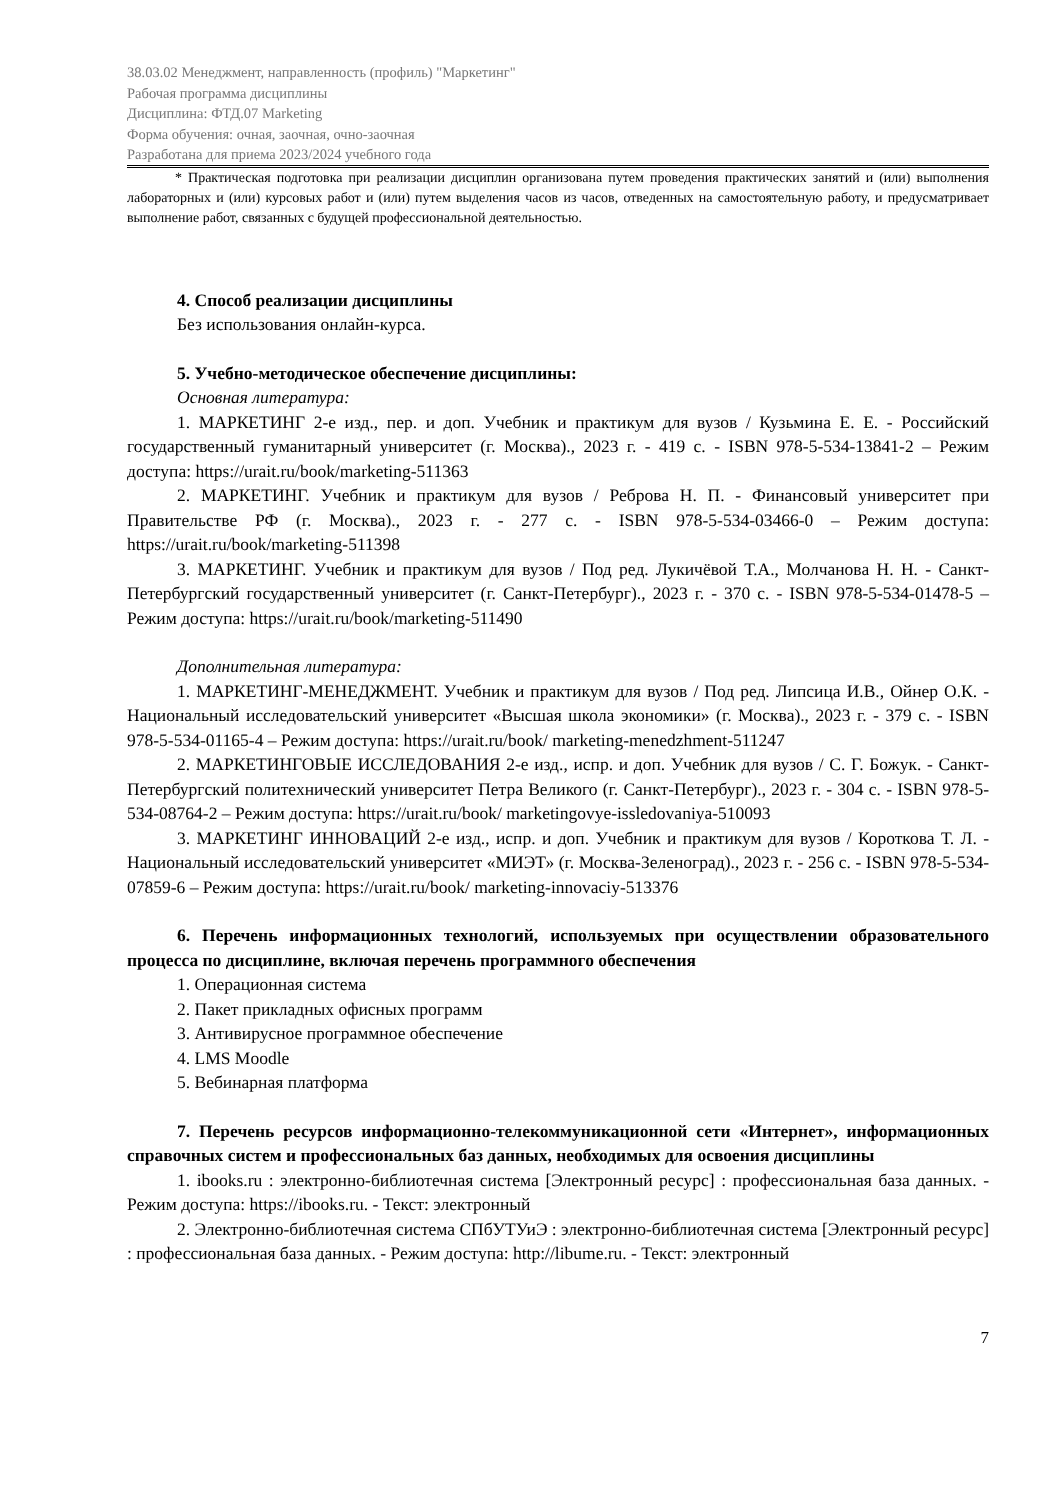38.03.02 Менеджмент, направленность (профиль) "Маркетинг"
Рабочая программа дисциплины
Дисциплина: ФТД.07 Marketing
Форма обучения: очная, заочная, очно-заочная
Разработана для приема 2023/2024 учебного года
* Практическая подготовка при реализации дисциплин организована путем проведения практических занятий и (или) выполнения лабораторных и (или) курсовых работ и (или) путем выделения часов из часов, отведенных на самостоятельную работу, и предусматривает выполнение работ, связанных с будущей профессиональной деятельностью.
4. Способ реализации дисциплины
Без использования онлайн-курса.
5. Учебно-методическое обеспечение дисциплины:
Основная литература:
1. МАРКЕТИНГ 2-е изд., пер. и доп. Учебник и практикум для вузов / Кузьмина Е. Е. - Российский государственный гуманитарный университет (г. Москва)., 2023 г. - 419 с. - ISBN 978-5-534-13841-2 – Режим доступа: https://urait.ru/book/marketing-511363
2. МАРКЕТИНГ. Учебник и практикум для вузов / Реброва Н. П. - Финансовый университет при Правительстве РФ (г. Москва)., 2023 г. - 277 с. - ISBN 978-5-534-03466-0 – Режим доступа: https://urait.ru/book/marketing-511398
3. МАРКЕТИНГ. Учебник и практикум для вузов / Под ред. Лукичёвой Т.А., Молчанова Н. Н. - Санкт-Петербургский государственный университет (г. Санкт-Петербург)., 2023 г. - 370 с. - ISBN 978-5-534-01478-5 – Режим доступа: https://urait.ru/book/marketing-511490
Дополнительная литература:
1. МАРКЕТИНГ-МЕНЕДЖМЕНТ. Учебник и практикум для вузов / Под ред. Липсица И.В., Ойнер О.К. - Национальный исследовательский университет «Высшая школа экономики» (г. Москва)., 2023 г. - 379 с. - ISBN 978-5-534-01165-4 – Режим доступа: https://urait.ru/book/ marketing-menedzhment-511247
2. МАРКЕТИНГОВЫЕ ИССЛЕДОВАНИЯ 2-е изд., испр. и доп. Учебник для вузов / С. Г. Божук. - Санкт-Петербургский политехнический университет Петра Великого (г. Санкт-Петербург)., 2023 г. - 304 с. - ISBN 978-5-534-08764-2 – Режим доступа: https://urait.ru/book/ marketingovye-issledovaniya-510093
3. МАРКЕТИНГ ИННОВАЦИЙ 2-е изд., испр. и доп. Учебник и практикум для вузов / Короткова Т. Л. - Национальный исследовательский университет «МИЭТ» (г. Москва-Зеленоград)., 2023 г. - 256 с. - ISBN 978-5-534-07859-6 – Режим доступа: https://urait.ru/book/ marketing-innovaciy-513376
6. Перечень информационных технологий, используемых при осуществлении образовательного процесса по дисциплине, включая перечень программного обеспечения
1. Операционная система
2. Пакет прикладных офисных программ
3. Антивирусное программное обеспечение
4. LMS Moodle
5. Вебинарная платформа
7. Перечень ресурсов информационно-телекоммуникационной сети «Интернет», информационных справочных систем и профессиональных баз данных, необходимых для освоения дисциплины
1. ibooks.ru : электронно-библиотечная система [Электронный ресурс] : профессиональная база данных. - Режим доступа: https://ibooks.ru. - Текст: электронный
2. Электронно-библиотечная система СПбУТУиЭ : электронно-библиотечная система [Электронный ресурс] : профессиональная база данных. - Режим доступа: http://libume.ru. - Текст: электронный
7